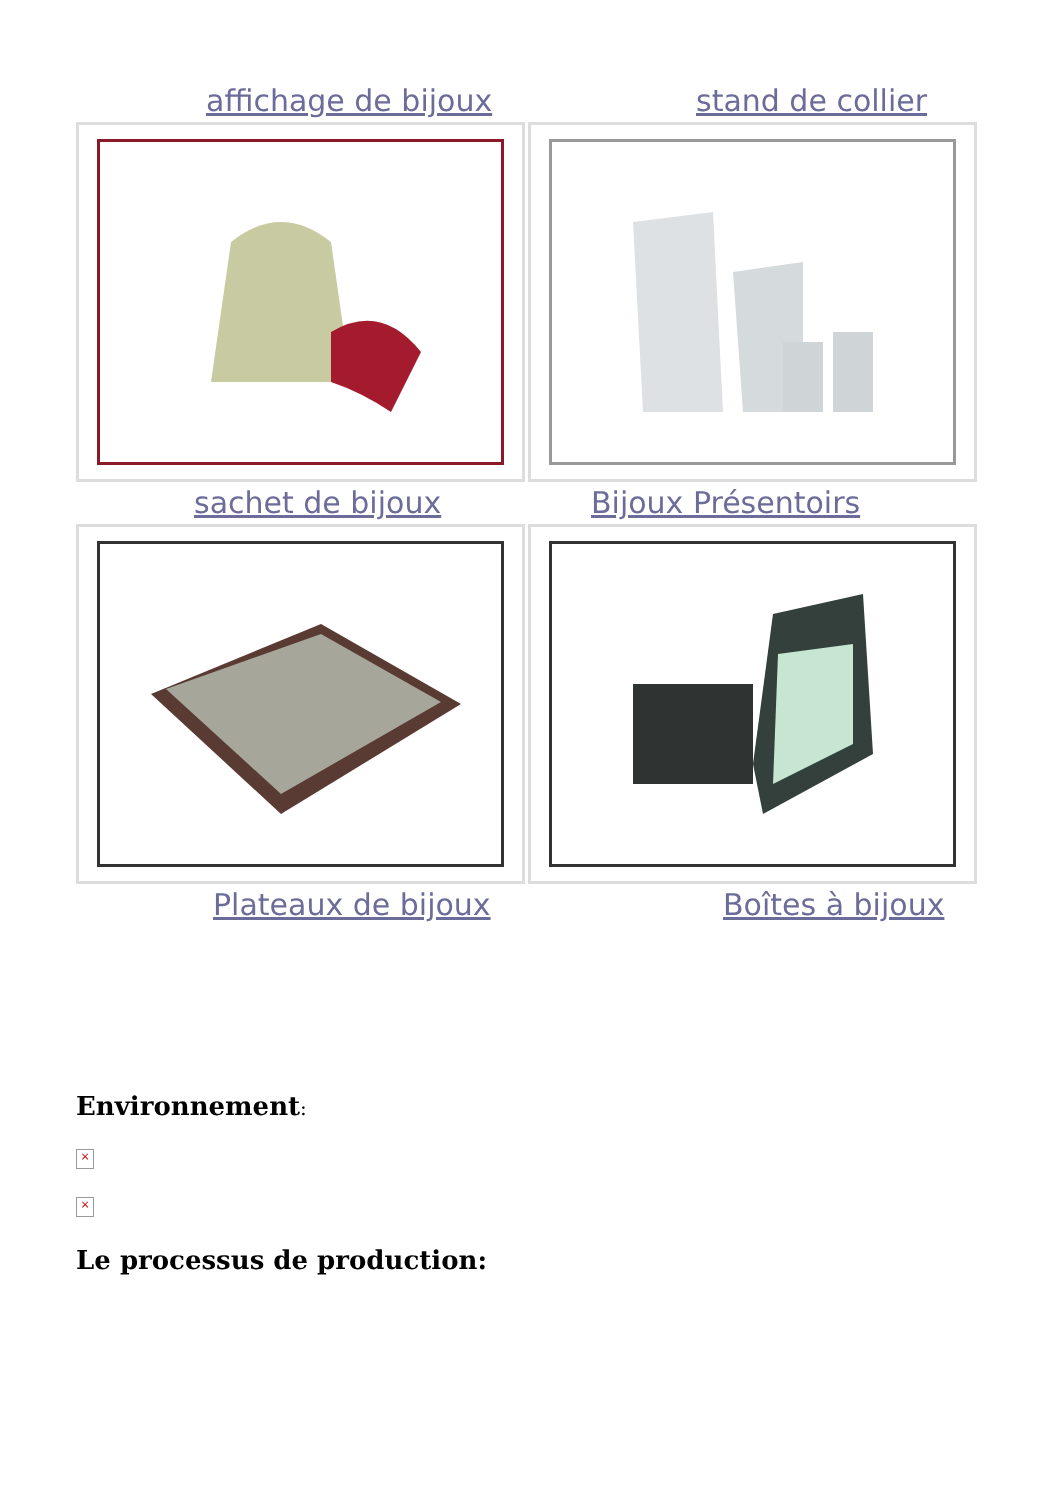affichage de bijoux
stand de collier
sachet de bijoux Bijoux Présentoirs
Plateaux de bijoux
Boîtes à bijoux
Environnement:
×
×
Le processus de production: